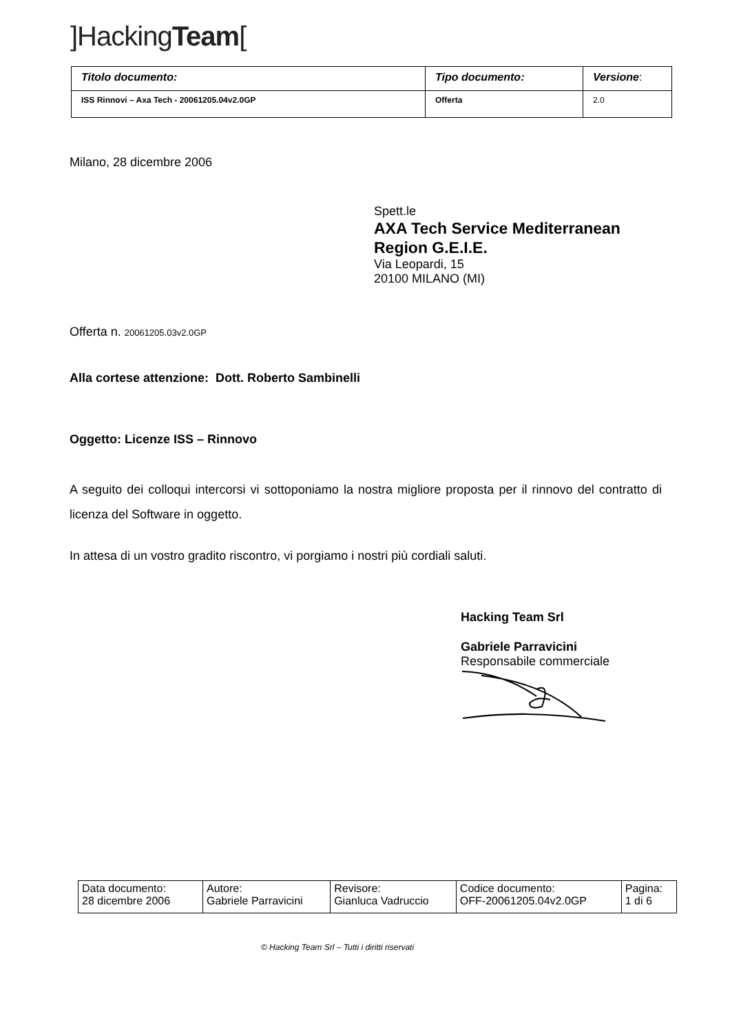]HackingTeam[
| Titolo documento: | Tipo documento: | Versione : |
| ISS Rinnovi – Axa Tech - 20061205.04v2.0GP | Offerta | 2.0 |
Milano, 28 dicembre 2006
Spett.le
AXA Tech Service Mediterranean Region G.E.I.E.
Via Leopardi, 15
20100 MILANO (MI)
Offerta n. 20061205.03v2.0GP
Alla cortese attenzione: Dott. Roberto Sambinelli
Oggetto: Licenze ISS – Rinnovo
A seguito dei colloqui intercorsi vi sottoponiamo la nostra migliore proposta per il rinnovo del contratto di licenza del Software in oggetto.
In attesa di un vostro gradito riscontro, vi porgiamo i nostri più cordiali saluti.
Hacking Team Srl
Gabriele Parravicini
Responsabile commerciale
| Data documento: 28 dicembre 2006 | Autore: Gabriele Parravicini | Revisore: Gianluca Vadruccio | Codice documento: OFF-20061205.04v2.0GP | Pagina: 1 di 6 |
© Hacking Team Srl – Tutti i diritti riservati